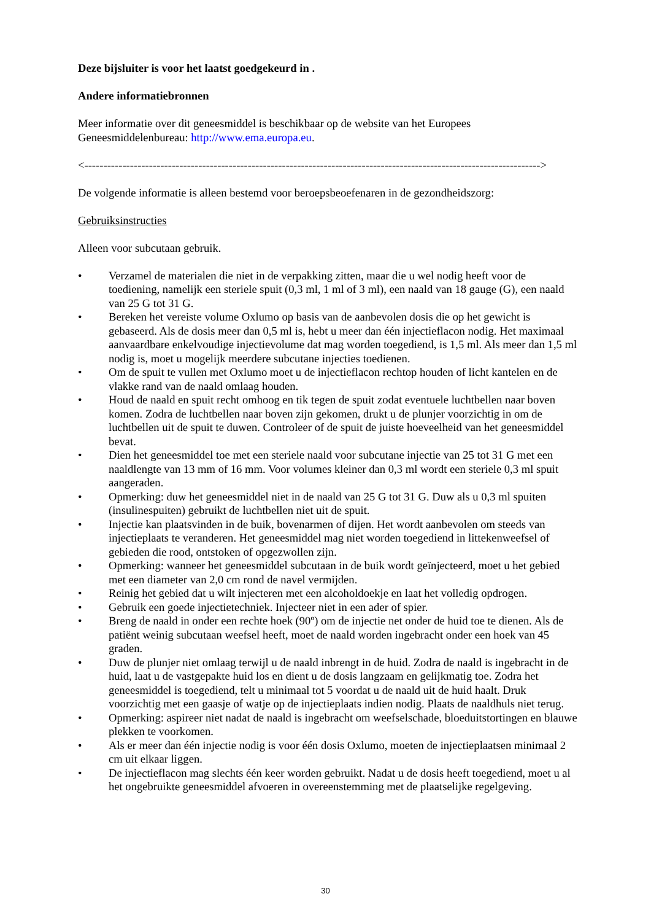Deze bijsluiter is voor het laatst goedgekeurd in .
Andere informatiebronnen
Meer informatie over dit geneesmiddel is beschikbaar op de website van het Europees Geneesmiddelenbureau: http://www.ema.europa.eu.
<------------------------------------------------------------------------------------------------------------------------>
De volgende informatie is alleen bestemd voor beroepsbeoefenaren in de gezondheidszorg:
Gebruiksinstructies
Alleen voor subcutaan gebruik.
• Verzamel de materialen die niet in de verpakking zitten, maar die u wel nodig heeft voor de toediening, namelijk een steriele spuit (0,3 ml, 1 ml of 3 ml), een naald van 18 gauge (G), een naald van 25 G tot 31 G.
• Bereken het vereiste volume Oxlumo op basis van de aanbevolen dosis die op het gewicht is gebaseerd. Als de dosis meer dan 0,5 ml is, hebt u meer dan één injectieflacon nodig. Het maximaal aanvaardbare enkelvoudige injectievolume dat mag worden toegediend, is 1,5 ml. Als meer dan 1,5 ml nodig is, moet u mogelijk meerdere subcutane injecties toedienen.
• Om de spuit te vullen met Oxlumo moet u de injectieflacon rechtop houden of licht kantelen en de vlakke rand van de naald omlaag houden.
• Houd de naald en spuit recht omhoog en tik tegen de spuit zodat eventuele luchtbellen naar boven komen. Zodra de luchtbellen naar boven zijn gekomen, drukt u de plunjer voorzichtig in om de luchtbellen uit de spuit te duwen. Controleer of de spuit de juiste hoeveelheid van het geneesmiddel bevat.
• Dien het geneesmiddel toe met een steriele naald voor subcutane injectie van 25 tot 31 G met een naaldlengte van 13 mm of 16 mm. Voor volumes kleiner dan 0,3 ml wordt een steriele 0,3 ml spuit aangeraden.
• Opmerking: duw het geneesmiddel niet in de naald van 25 G tot 31 G. Duw als u 0,3 ml spuiten (insulinespuiten) gebruikt de luchtbellen niet uit de spuit.
• Injectie kan plaatsvinden in de buik, bovenarmen of dijen. Het wordt aanbevolen om steeds van injectieplaats te veranderen. Het geneesmiddel mag niet worden toegediend in littekenweefsel of gebieden die rood, ontstoken of opgezwollen zijn.
• Opmerking: wanneer het geneesmiddel subcutaan in de buik wordt geïnjecteerd, moet u het gebied met een diameter van 2,0 cm rond de navel vermijden.
• Reinig het gebied dat u wilt injecteren met een alcoholdoekje en laat het volledig opdrogen.
• Gebruik een goede injectietechniek. Injecteer niet in een ader of spier.
• Breng de naald in onder een rechte hoek (90º) om de injectie net onder de huid toe te dienen. Als de patiënt weinig subcutaan weefsel heeft, moet de naald worden ingebracht onder een hoek van 45 graden.
• Duw de plunjer niet omlaag terwijl u de naald inbrengt in de huid. Zodra de naald is ingebracht in de huid, laat u de vastgepakte huid los en dient u de dosis langzaam en gelijkmatig toe. Zodra het geneesmiddel is toegediend, telt u minimaal tot 5 voordat u de naald uit de huid haalt. Druk voorzichtig met een gaasje of watje op de injectieplaats indien nodig. Plaats de naaldhuls niet terug.
• Opmerking: aspireer niet nadat de naald is ingebracht om weefselschade, bloeduitstortingen en blauwe plekken te voorkomen.
• Als er meer dan één injectie nodig is voor één dosis Oxlumo, moeten de injectieplaatsen minimaal 2 cm uit elkaar liggen.
• De injectieflacon mag slechts één keer worden gebruikt. Nadat u de dosis heeft toegediend, moet u al het ongebruikte geneesmiddel afvoeren in overeenstemming met de plaatselijke regelgeving.
30